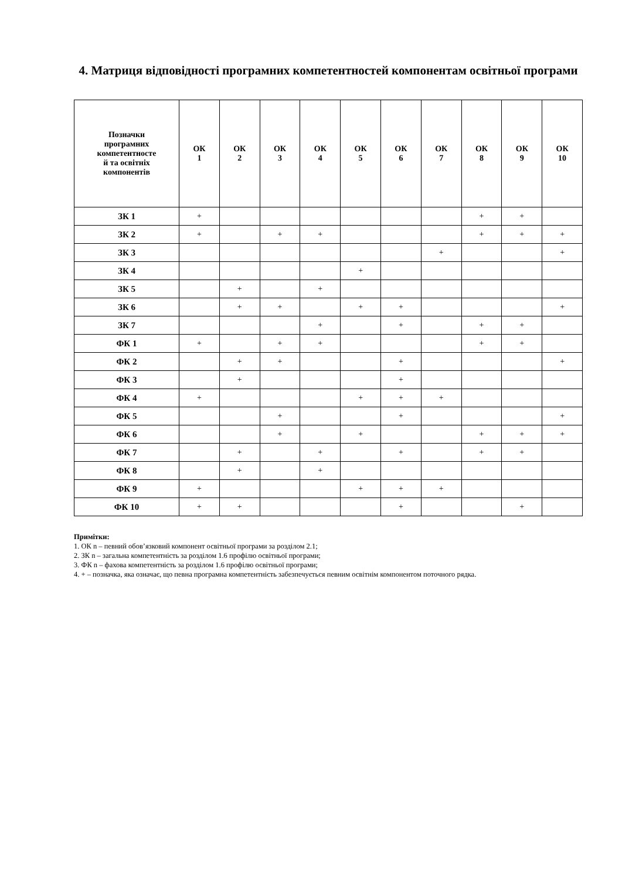4. Матриця відповідності програмних компетентностей компонентам освітньої програми
| Позначки програмних компетентносте й та освітніх компонентів | ОК 1 | ОК 2 | ОК 3 | ОК 4 | ОК 5 | ОК 6 | ОК 7 | ОК 8 | ОК 9 | ОК 10 |
| --- | --- | --- | --- | --- | --- | --- | --- | --- | --- | --- |
| ЗК 1 | + | | | | | | | + | + | |
| ЗК 2 | + | | + | + | | | | + | + | + |
| ЗК 3 | | | | | | | + | | | + |
| ЗК 4 | | | | | + | | | | | |
| ЗК 5 | | + | | + | | | | | | |
| ЗК 6 | | + | + | | + | + | | | | + |
| ЗК 7 | | | | + | | + | | + | + | |
| ФК 1 | + | | + | + | | | | + | + | |
| ФК 2 | | + | + | | | + | | | | + |
| ФК 3 | | + | | | | + | | | | |
| ФК 4 | + | | | | + | + | + | | | |
| ФК 5 | | | + | | | + | | | | + |
| ФК 6 | | | + | | + | | | + | + | + |
| ФК 7 | | + | | + | | + | | + | + | |
| ФК 8 | | + | | + | | | | | | |
| ФК 9 | + | | | | + | + | + | | | |
| ФК 10 | + | + | | | | + | | | + | |
Примітки:
1. ОК n – певний обов’язковий компонент освітньої програми за розділом 2.1;
2. ЗК n – загальна компетентність за розділом 1.6 профілю освітньої програми;
3. ФК n – фахова компетентність за розділом 1.6 профілю освітньої програми;
4. + – позначка, яка означає, що певна програмна компетентність забезпечується певним освітнім компонентом поточного рядка.